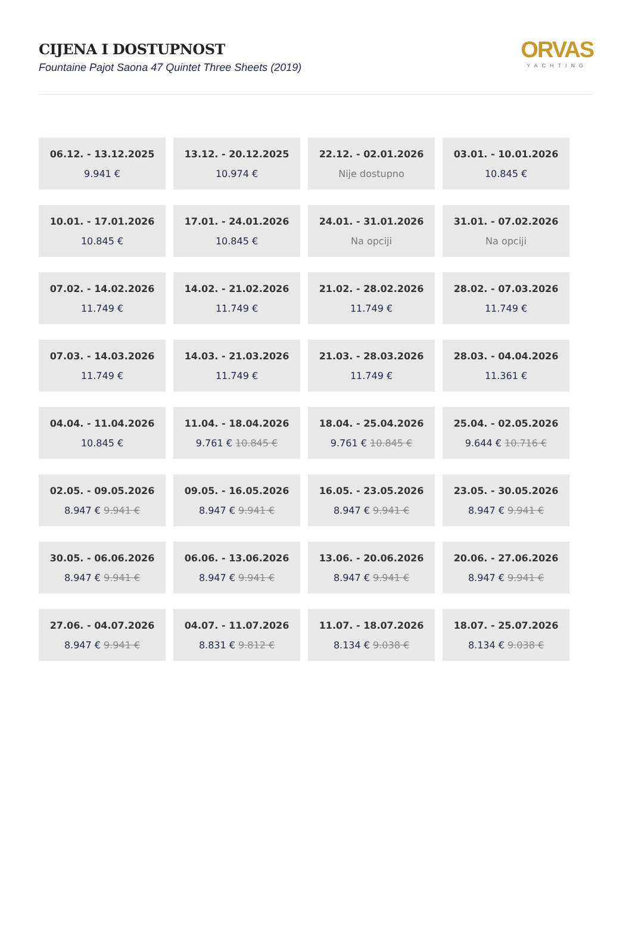CIJENA I DOSTUPNOST
Fountaine Pajot Saona 47 Quintet Three Sheets (2019)
ORVAS
YACHTING
| 06.12. - 13.12.2025 9.941 € | 13.12. - 20.12.2025 10.974 € | 22.12. - 02.01.2026 Nije dostupno | 03.01. - 10.01.2026 10.845 € |
| 10.01. - 17.01.2026 10.845 € | 17.01. - 24.01.2026 10.845 € | 24.01. - 31.01.2026 Na opciji | 31.01. - 07.02.2026 Na opciji |
| 07.02. - 14.02.2026 11.749 € | 14.02. - 21.02.2026 11.749 € | 21.02. - 28.02.2026 11.749 € | 28.02. - 07.03.2026 11.749 € |
| 07.03. - 14.03.2026 11.749 € | 14.03. - 21.03.2026 11.749 € | 21.03. - 28.03.2026 11.749 € | 28.03. - 04.04.2026 11.361 € |
| 04.04. - 11.04.2026 10.845 € | 11.04. - 18.04.2026 9.761 € 10.845 € | 18.04. - 25.04.2026 9.761 € 10.845 € | 25.04. - 02.05.2026 9.644 € 10.716 € |
| 02.05. - 09.05.2026 8.947 € 9.941 € | 09.05. - 16.05.2026 8.947 € 9.941 € | 16.05. - 23.05.2026 8.947 € 9.941 € | 23.05. - 30.05.2026 8.947 € 9.941 € |
| 30.05. - 06.06.2026 8.947 € 9.941 € | 06.06. - 13.06.2026 8.947 € 9.941 € | 13.06. - 20.06.2026 8.947 € 9.941 € | 20.06. - 27.06.2026 8.947 € 9.941 € |
| 27.06. - 04.07.2026 8.947 € 9.941 € | 04.07. - 11.07.2026 8.831 € 9.812 € | 11.07. - 18.07.2026 8.134 € 9.038 € | 18.07. - 25.07.2026 8.134 € 9.038 € |